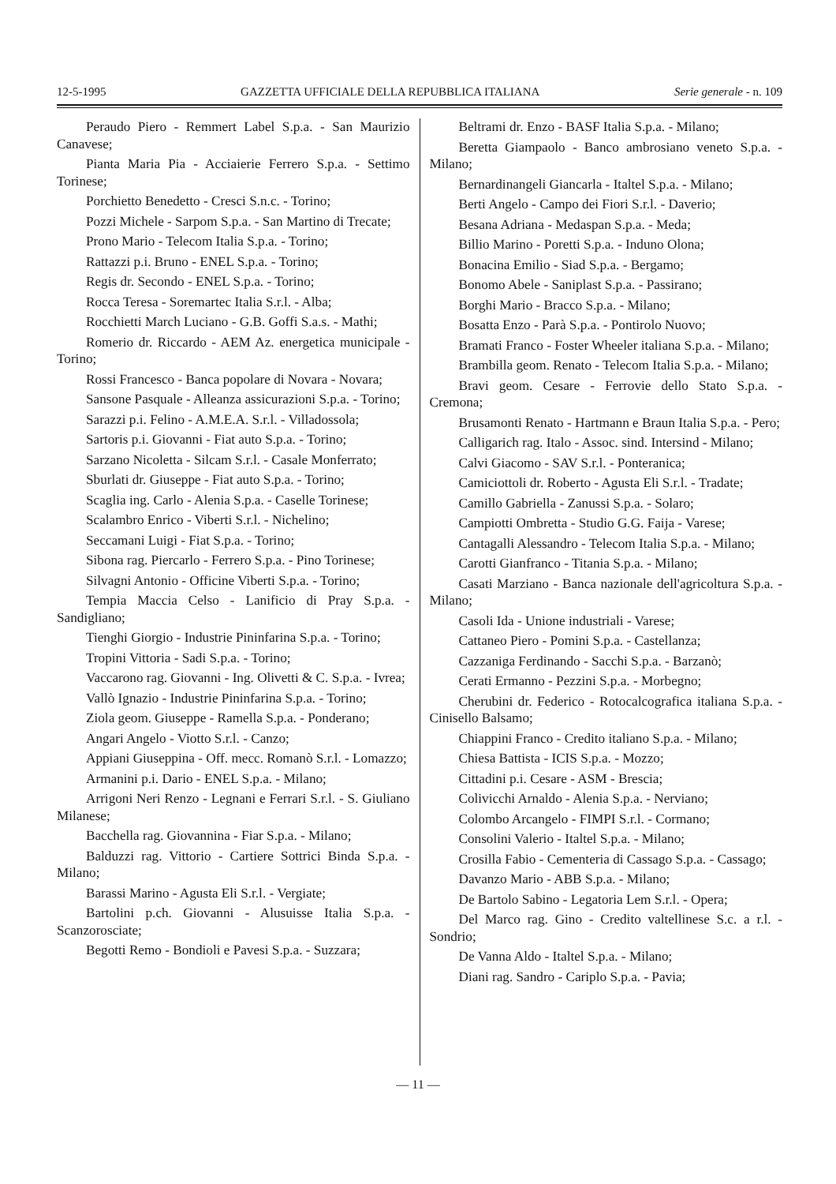12-5-1995 GAZZETTA UFFICIALE DELLA REPUBBLICA ITALIANA Serie generale - n. 109
Peraudo Piero - Remmert Label S.p.a. - San Maurizio Canavese;
Pianta Maria Pia - Acciaierie Ferrero S.p.a. - Settimo Torinese;
Porchietto Benedetto - Cresci S.n.c. - Torino;
Pozzi Michele - Sarpom S.p.a. - San Martino di Trecate;
Prono Mario - Telecom Italia S.p.a. - Torino;
Rattazzi p.i. Bruno - ENEL S.p.a. - Torino;
Regis dr. Secondo - ENEL S.p.a. - Torino;
Rocca Teresa - Soremartec Italia S.r.l. - Alba;
Rocchietti March Luciano - G.B. Goffi S.a.s. - Mathi;
Romerio dr. Riccardo - AEM Az. energetica municipale - Torino;
Rossi Francesco - Banca popolare di Novara - Novara;
Sansone Pasquale - Alleanza assicurazioni S.p.a. - Torino;
Sarazzi p.i. Felino - A.M.E.A. S.r.l. - Villadossola;
Sartoris p.i. Giovanni - Fiat auto S.p.a. - Torino;
Sarzano Nicoletta - Silcam S.r.l. - Casale Monferrato;
Sburlati dr. Giuseppe - Fiat auto S.p.a. - Torino;
Scaglia ing. Carlo - Alenia S.p.a. - Caselle Torinese;
Scalambro Enrico - Viberti S.r.l. - Nichelino;
Seccamani Luigi - Fiat S.p.a. - Torino;
Sibona rag. Piercarlo - Ferrero S.p.a. - Pino Torinese;
Silvagni Antonio - Officine Viberti S.p.a. - Torino;
Tempia Maccia Celso - Lanificio di Pray S.p.a. - Sandigliano;
Tienghi Giorgio - Industrie Pininfarina S.p.a. - Torino;
Tropini Vittoria - Sadi S.p.a. - Torino;
Vaccarono rag. Giovanni - Ing. Olivetti & C. S.p.a. - Ivrea;
Vallò Ignazio - Industrie Pininfarina S.p.a. - Torino;
Ziola geom. Giuseppe - Ramella S.p.a. - Ponderano;
Angari Angelo - Viotto S.r.l. - Canzo;
Appiani Giuseppina - Off. mecc. Romanò S.r.l. - Lomazzo;
Armanini p.i. Dario - ENEL S.p.a. - Milano;
Arrigoni Neri Renzo - Legnani e Ferrari S.r.l. - S. Giuliano Milanese;
Bacchella rag. Giovannina - Fiar S.p.a. - Milano;
Balduzzi rag. Vittorio - Cartiere Sottrici Binda S.p.a. - Milano;
Barassi Marino - Agusta Eli S.r.l. - Vergiate;
Bartolini p.ch. Giovanni - Alusuisse Italia S.p.a. - Scanzorosciate;
Begotti Remo - Bondioli e Pavesi S.p.a. - Suzzara;
Beltrami dr. Enzo - BASF Italia S.p.a. - Milano;
Beretta Giampaolo - Banco ambrosiano veneto S.p.a. - Milano;
Bernardinangeli Giancarla - Italtel S.p.a. - Milano;
Berti Angelo - Campo dei Fiori S.r.l. - Daverio;
Besana Adriana - Medaspan S.p.a. - Meda;
Billio Marino - Poretti S.p.a. - Induno Olona;
Bonacina Emilio - Siad S.p.a. - Bergamo;
Bonomo Abele - Saniplast S.p.a. - Passirano;
Borghi Mario - Bracco S.p.a. - Milano;
Bosatta Enzo - Parà S.p.a. - Pontirolo Nuovo;
Bramati Franco - Foster Wheeler italiana S.p.a. - Milano;
Brambilla geom. Renato - Telecom Italia S.p.a. - Milano;
Bravi geom. Cesare - Ferrovie dello Stato S.p.a. - Cremona;
Brusamonti Renato - Hartmann e Braun Italia S.p.a. - Pero;
Calligarich rag. Italo - Assoc. sind. Intersind - Milano;
Calvi Giacomo - SAV S.r.l. - Ponteranica;
Camiciottoli dr. Roberto - Agusta Eli S.r.l. - Tradate;
Camillo Gabriella - Zanussi S.p.a. - Solaro;
Campiotti Ombretta - Studio G.G. Faija - Varese;
Cantagalli Alessandro - Telecom Italia S.p.a. - Milano;
Carotti Gianfranco - Titania S.p.a. - Milano;
Casati Marziano - Banca nazionale dell'agricoltura S.p.a. - Milano;
Casoli Ida - Unione industriali - Varese;
Cattaneo Piero - Pomini S.p.a. - Castellanza;
Cazzaniga Ferdinando - Sacchi S.p.a. - Barzanò;
Cerati Ermanno - Pezzini S.p.a. - Morbegno;
Cherubini dr. Federico - Rotocalcografica italiana S.p.a. - Cinisello Balsamo;
Chiappini Franco - Credito italiano S.p.a. - Milano;
Chiesa Battista - ICIS S.p.a. - Mozzo;
Cittadini p.i. Cesare - ASM - Brescia;
Colivicchi Arnaldo - Alenia S.p.a. - Nerviano;
Colombo Arcangelo - FIMPI S.r.l. - Cormano;
Consolini Valerio - Italtel S.p.a. - Milano;
Crosilla Fabio - Cementeria di Cassago S.p.a. - Cassago;
Davanzo Mario - ABB S.p.a. - Milano;
De Bartolo Sabino - Legatoria Lem S.r.l. - Opera;
Del Marco rag. Gino - Credito valtellinese S.c. a r.l. - Sondrio;
De Vanna Aldo - Italtel S.p.a. - Milano;
Diani rag. Sandro - Cariplo S.p.a. - Pavia;
— 11 —